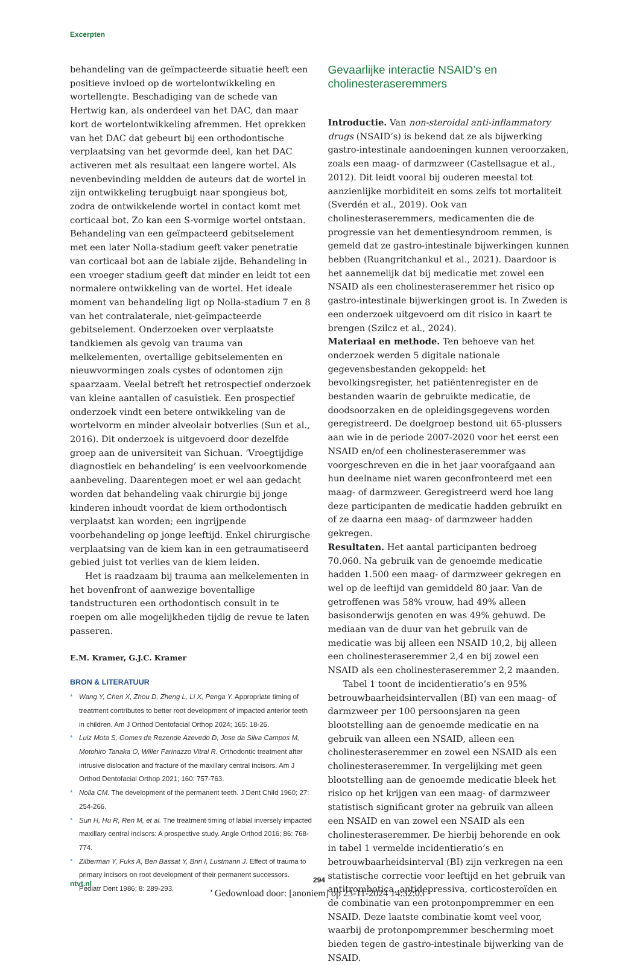Excerpten
behandeling van de geïmpacteerde situatie heeft een positieve invloed op de wortelontwikkeling en wortellengte. Beschadiging van de schede van Hertwig kan, als onderdeel van het DAC, dan maar kort de wortelontwikkeling afremmen. Het oprekken van het DAC dat gebeurt bij een orthodontische verplaatsing van het gevormde deel, kan het DAC activeren met als resultaat een langere wortel. Als nevenbevinding meldden de auteurs dat de wortel in zijn ontwikkeling terugbuigt naar spongieus bot, zodra de ontwikkelende wortel in contact komt met corticaal bot. Zo kan een S-vormige wortel ontstaan. Behandeling van een geïmpacteerd gebitselement met een later Nolla-stadium geeft vaker penetratie van corticaal bot aan de labiale zijde. Behandeling in een vroeger stadium geeft dat minder en leidt tot een normalere ontwikkeling van de wortel. Het ideale moment van behandeling ligt op Nolla-stadium 7 en 8 van het contralaterale, niet-geïmpacteerde gebitselement. Onderzoeken over verplaatste tandkiemen als gevolg van trauma van melkelementen, overtallige gebitselementen en nieuwvormingen zoals cystes of odontomen zijn spaarzaam. Veelal betreft het retrospectief onderzoek van kleine aantallen of casuïstiek. Een prospectief onderzoek vindt een betere ontwikkeling van de wortelvorm en minder alveolair botverlies (Sun et al., 2016). Dit onderzoek is uitgevoerd door dezelfde groep aan de universiteit van Sichuan. ‘Vroegtijdige diagnostiek en behandeling’ is een veelvoorkomende aanbeveling. Daarentegen moet er wel aan gedacht worden dat behandeling vaak chirurgie bij jonge kinderen inhoudt voordat de kiem orthodontisch verplaatst kan worden; een ingrijpende voorbehandeling op jonge leeftijd. Enkel chirurgische verplaatsing van de kiem kan in een getraumatiseerd gebied juist tot verlies van de kiem leiden.
Het is raadzaam bij trauma aan melkelementen in het bovenfront of aanwezige boventallige tandstructuren een orthodontisch consult in te roepen om alle mogelijkheden tijdig de revue te laten passeren.
E.M. Kramer, G.J.C. Kramer
BRON & LITERATUUR
* Wang Y, Chen X, Zhou D, Zheng L, Li X, Penga Y. Appropriate timing of treatment contributes to better root development of impacted anterior teeth in children. Am J Orthod Dentofacial Orthop 2024; 165: 18-26.
* Luiz Mota S, Gomes de Rezende Azevedo D, Jose da Silva Campos M, Motohiro Tanaka O, Willer Farinazzo Vitral R. Orthodontic treatment after intrusive dislocation and fracture of the maxillary central incisors. Am J Orthod Dentofacial Orthop 2021; 160: 757-763.
* Nolla CM. The development of the permanent teeth. J Dent Child 1960; 27: 254-266.
* Sun H, Hu R, Ren M, et al. The treatment timing of labial inversely impacted maxillary central incisors: A prospective study. Angle Orthod 2016; 86: 768-774.
* Zilberman Y, Fuks A, Ben Bassat Y, Brin I, Lustmann J. Effect of trauma to primary incisors on root development of their permanent successors. Pediatr Dent 1986; 8: 289-293.
Gevaarlijke interactie NSAID’s en cholinesteraseremmers
Introductie. Van non-steroidal anti-inflammatory drugs (NSAID’s) is bekend dat ze als bijwerking gastro-intestinale aandoeningen kunnen veroorzaken, zoals een maag- of darmzweer (Castellsague et al., 2012). Dit leidt vooral bij ouderen meestal tot aanzienlijke morbiditeit en soms zelfs tot mortaliteit (Sverdén et al., 2019). Ook van cholinesteraseremmers, medicamenten die de progressie van het dementiesyndroom remmen, is gemeld dat ze gastro-intestinale bijwerkingen kunnen hebben (Ruangritchankul et al., 2021). Daardoor is het aannemelijk dat bij medicatie met zowel een NSAID als een cholinesteraseremmer het risico op gastro-intestinale bijwerkingen groot is. In Zweden is een onderzoek uitgevoerd om dit risico in kaart te brengen (Szilcz et al., 2024).
Materiaal en methode. Ten behoeve van het onderzoek werden 5 digitale nationale gegevensbestanden gekoppeld: het bevolkingsregister, het patiëntenregister en de bestanden waarin de gebruikte medicatie, de doodsoorzaken en de opleidingsgegevens worden geregistreerd. De doelgroep bestond uit 65-plussers aan wie in de periode 2007-2020 voor het eerst een NSAID en/of een cholinesteraseremmer was voorgeschreven en die in het jaar voorafgaand aan hun deelname niet waren geconfronteerd met een maag- of darmzweer. Geregistreerd werd hoe lang deze participanten de medicatie hadden gebruikt en of ze daarna een maag- of darmzweer hadden gekregen.
Resultaten. Het aantal participanten bedroeg 70.060. Na gebruik van de genoemde medicatie hadden 1.500 een maag- of darmzweer gekregen en wel op de leeftijd van gemiddeld 80 jaar. Van de getroffenen was 58% vrouw, had 49% alleen basisonderwijs genoten en was 49% gehuwd. De mediaan van de duur van het gebruik van de medicatie was bij alleen een NSAID 10,2, bij alleen een cholinesteraseremmer 2,4 en bij zowel een NSAID als een cholinesteraseremmer 2,2 maanden.
Tabel 1 toont de incidentieratio’s en 95% betrouwbaarheidsintervallen (BI) van een maag- of darmzweer per 100 persoonsjaren na geen blootstelling aan de genoemde medicatie en na gebruik van alleen een NSAID, alleen een cholinesteraseremmer en zowel een NSAID als een cholinesteraseremmer. In vergelijking met geen blootstelling aan de genoemde medicatie bleek het risico op het krijgen van een maag- of darmzweer statistisch significant groter na gebruik van alleen een NSAID en van zowel een NSAID als een cholinesteraseremmer. De hierbij behorende en ook in tabel 1 vermelde incidentieratio’s en betrouwbaarheidsinterval (BI) zijn verkregen na een statistische correctie voor leeftijd en het gebruik van antitrombotica, antidepressiva, corticosteroïden en de combinatie van een protonpompremmer en een NSAID. Deze laatste combinatie komt veel voor, waarbij de protonpompremmer bescherming moet bieden tegen de gastro-intestinale bijwerking van de NSAID.
ntvt.nl 294
’ Gedownload door: [anoniem] op 23-11-2024 14:32:03 ’